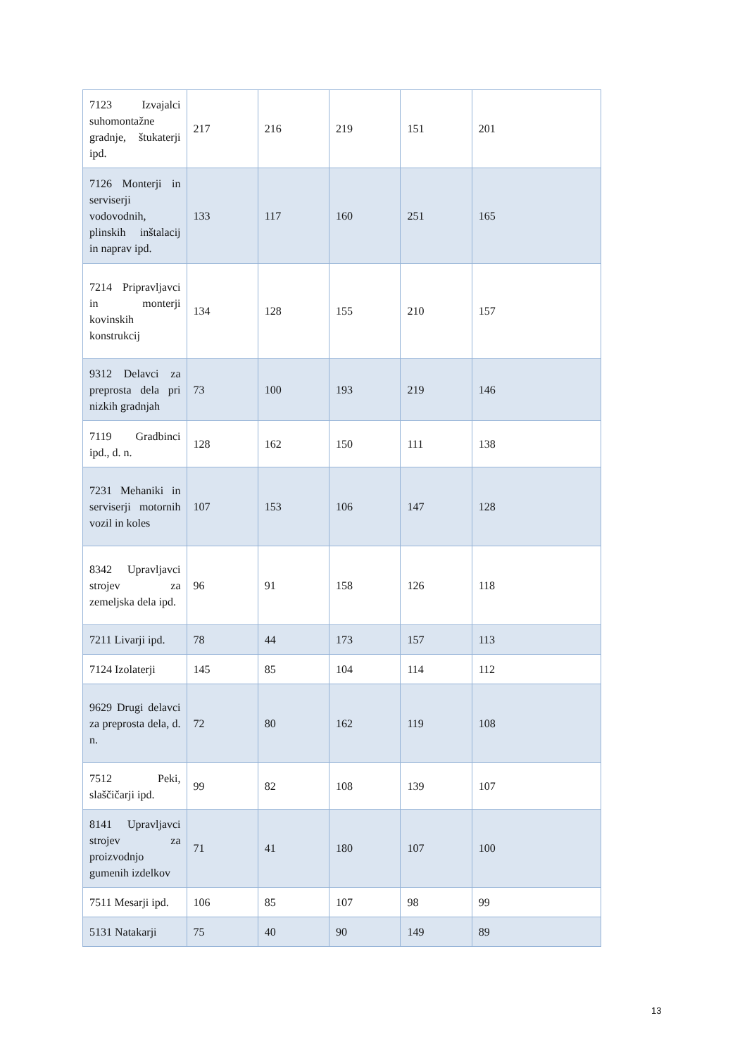| 7123 Izvajalci suhomontažne gradnje, štukaterji ipd. | 217 | 216 | 219 | 151 | 201 |
| 7126 Monterji in serviserji vodovodnih, plinskih inštalacij in naprav ipd. | 133 | 117 | 160 | 251 | 165 |
| 7214 Pripravljavci in monterji kovinskih konstrukcij | 134 | 128 | 155 | 210 | 157 |
| 9312 Delavci za preprosta dela pri nizkih gradnjah | 73 | 100 | 193 | 219 | 146 |
| 7119 Gradbinci ipd., d. n. | 128 | 162 | 150 | 111 | 138 |
| 7231 Mehaniki in serviserji motornih vozil in koles | 107 | 153 | 106 | 147 | 128 |
| 8342 Upravljavci strojev za zemeljska dela ipd. | 96 | 91 | 158 | 126 | 118 |
| 7211 Livarji ipd. | 78 | 44 | 173 | 157 | 113 |
| 7124 Izolaterji | 145 | 85 | 104 | 114 | 112 |
| 9629 Drugi delavci za preprosta dela, d. n. | 72 | 80 | 162 | 119 | 108 |
| 7512 Peki, slaščičarji ipd. | 99 | 82 | 108 | 139 | 107 |
| 8141 Upravljavci strojev za proizvodnjo gumenih izdelkov | 71 | 41 | 180 | 107 | 100 |
| 7511 Mesarji ipd. | 106 | 85 | 107 | 98 | 99 |
| 5131 Natakarji | 75 | 40 | 90 | 149 | 89 |
13